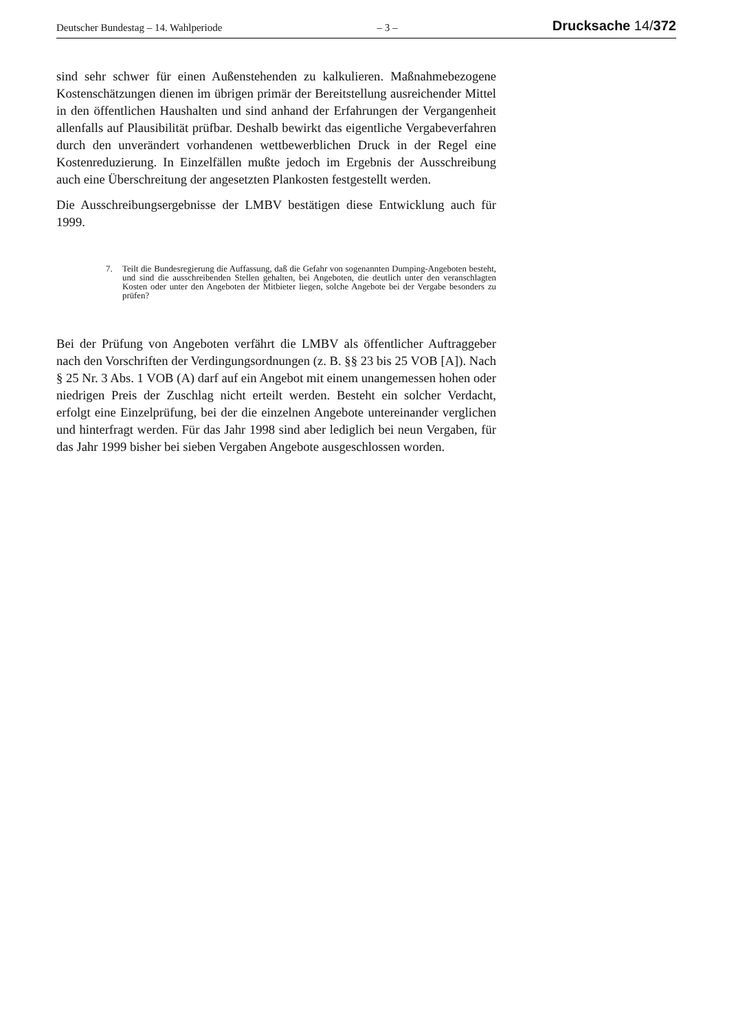Deutscher Bundestag – 14. Wahlperiode – 3 – Drucksache 14/372
sind sehr schwer für einen Außenstehenden zu kalkulieren. Maßnahmebezogene Kostenschätzungen dienen im übrigen primär der Bereitstellung ausreichender Mittel in den öffentlichen Haushalten und sind anhand der Erfahrungen der Vergangenheit allenfalls auf Plausibilität prüfbar. Deshalb bewirkt das eigentliche Vergabeverfahren durch den unverändert vorhandenen wettbewerblichen Druck in der Regel eine Kostenreduzierung. In Einzelfällen mußte jedoch im Ergebnis der Ausschreibung auch eine Überschreitung der angesetzten Plankosten festgestellt werden.
Die Ausschreibungsergebnisse der LMBV bestätigen diese Entwicklung auch für 1999.
7. Teilt die Bundesregierung die Auffassung, daß die Gefahr von sogenannten Dumping-Angeboten besteht, und sind die ausschreibenden Stellen gehalten, bei Angeboten, die deutlich unter den veranschlagten Kosten oder unter den Angeboten der Mitbieter liegen, solche Angebote bei der Vergabe besonders zu prüfen?
Bei der Prüfung von Angeboten verfährt die LMBV als öffentlicher Auftraggeber nach den Vorschriften der Verdingungsordnungen (z. B. §§ 23 bis 25 VOB [A]). Nach § 25 Nr. 3 Abs. 1 VOB (A) darf auf ein Angebot mit einem unangemessen hohen oder niedrigen Preis der Zuschlag nicht erteilt werden. Besteht ein solcher Verdacht, erfolgt eine Einzelprüfung, bei der die einzelnen Angebote untereinander verglichen und hinterfragt werden. Für das Jahr 1998 sind aber lediglich bei neun Vergaben, für das Jahr 1999 bisher bei sieben Vergaben Angebote ausgeschlossen worden.